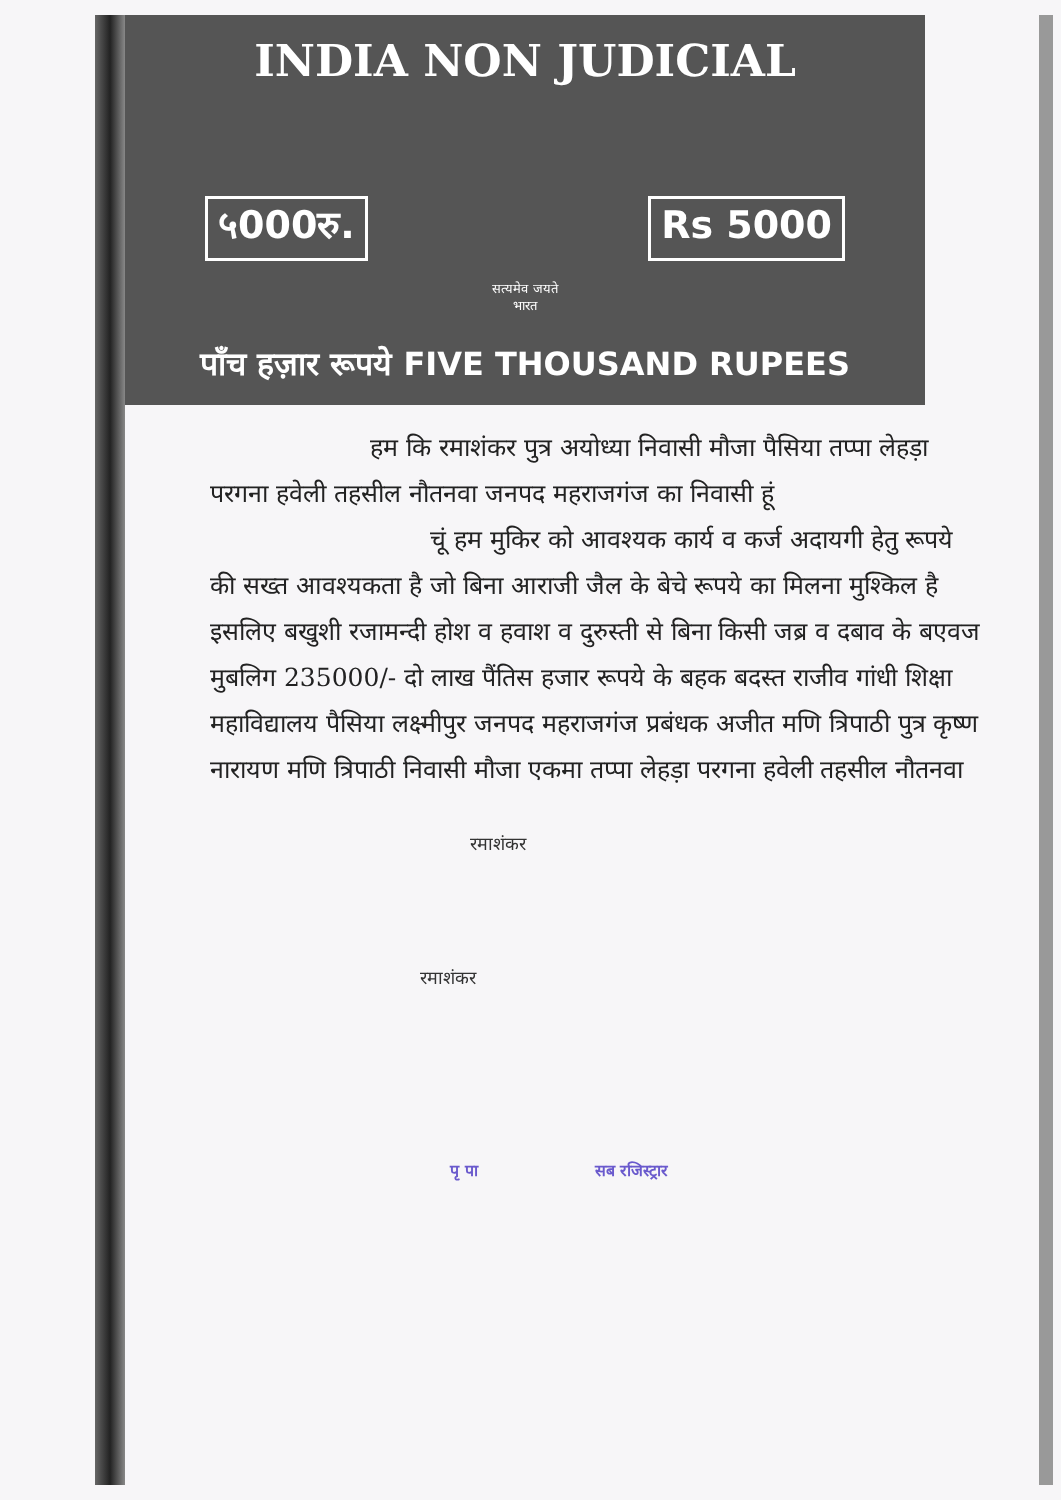INDIA NON JUDICIAL
५000रु. Rs 5000
सत्यमेव जयते
भारत
पाँच हज़ार रूपये FIVE THOUSAND RUPEES
हम कि रमाशंकर पुत्र अयोध्या निवासी मौजा पैसिया तप्पा लेहड़ा परगना हवेली तहसील नौतनवा जनपद महराजगंज का निवासी हूं
चूं हम मुकिर को आवश्यक कार्य व कर्ज अदायगी हेतु रूपये की सख्त आवश्यकता है जो बिना आराजी जैल के बेचे रूपये का मिलना मुश्किल है इसलिए बखुशी रजामन्दी होश व हवाश व दुरुस्ती से बिना किसी जब्र व दबाव के बएवज मुबलिग 235000/- दो लाख पैंतिस हजार रूपये के बहक बदस्त राजीव गांधी शिक्षा महाविद्यालय पैसिया लक्ष्मीपुर जनपद महराजगंज प्रबंधक अजीत मणि त्रिपाठी पुत्र कृष्ण नारायण मणि त्रिपाठी निवासी मौजा एकमा तप्पा लेहड़ा परगना हवेली तहसील नौतनवा
रमाशंकर
रमाशंकर
पृ पा सब रजिस्ट्रार